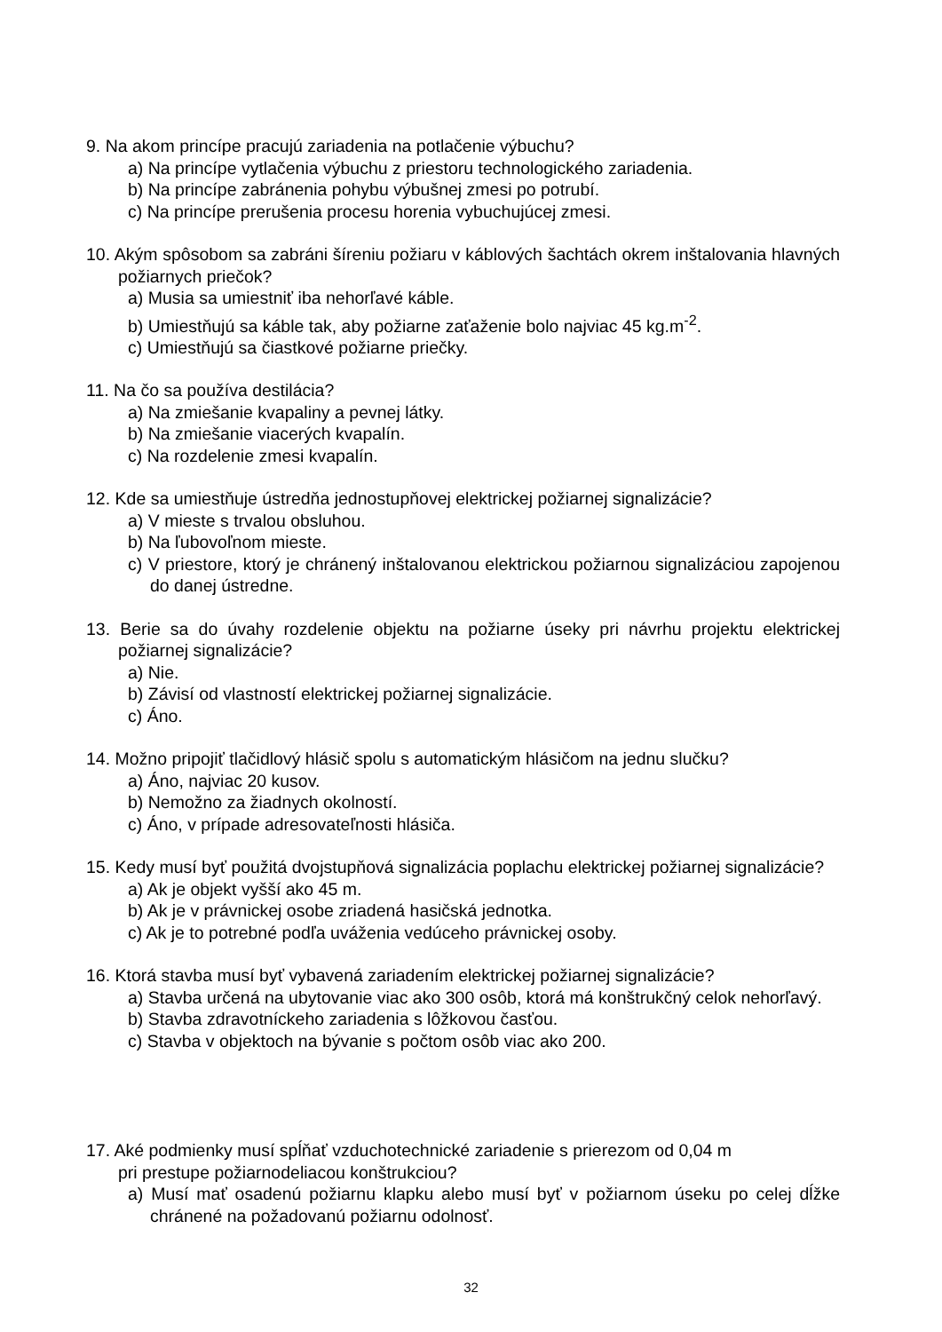9. Na akom princípe pracujú zariadenia na potlačenie výbuchu?
a) Na princípe vytlačenia výbuchu z priestoru technologického zariadenia.
b) Na princípe zabránenia pohybu výbušnej zmesi po potrubí.
c) Na princípe prerušenia procesu horenia vybuchujúcej zmesi.
10. Akým spôsobom sa zabráni šíreniu požiaru v káblových šachtách okrem inštalovania hlavných požiarnych priečok?
a) Musia sa umiestniť iba nehorľavé káble.
b) Umiestňujú sa káble tak, aby požiarne zaťaženie bolo najviac 45 kg.m<sup>-2</sup>.
c) Umiestňujú sa čiastkové požiarne priečky.
11. Na čo sa používa destilácia?
a) Na zmiešanie kvapaliny a pevnej látky.
b) Na zmiešanie viacerých kvapalín.
c) Na rozdelenie zmesi kvapalín.
12. Kde sa umiestňuje ústredňa jednostupňovej elektrickej požiarnej signalizácie?
a) V mieste s trvalou obsluhou.
b) Na ľubovoľnom mieste.
c) V priestore, ktorý je chránený inštalovanou elektrickou požiarnou signalizáciou zapojenou do danej ústredne.
13. Berie sa do úvahy rozdelenie objektu na požiarne úseky pri návrhu projektu elektrickej požiarnej signalizácie?
a) Nie.
b) Závisí od vlastností elektrickej požiarnej signalizácie.
c) Áno.
14. Možno pripojiť tlačidlový hlásič spolu s automatickým hlásičom na jednu slučku?
a) Áno, najviac 20 kusov.
b) Nemožno za žiadnych okolností.
c) Áno, v prípade adresovateľnosti hlásiča.
15. Kedy musí byť použitá dvojstupňová signalizácia poplachu elektrickej požiarnej signalizácie?
a) Ak je objekt vyšší ako 45 m.
b) Ak je v právnickej osobe zriadená hasičská jednotka.
c) Ak je to potrebné podľa uváženia vedúceho právnickej osoby.
16. Ktorá stavba musí byť vybavená zariadením elektrickej požiarnej signalizácie?
a) Stavba určená na ubytovanie viac ako 300 osôb, ktorá má konštrukčný celok nehorľavý.
b) Stavba zdravotníckeho zariadenia s lôžkovou časťou.
c) Stavba v objektoch na bývanie s počtom osôb viac ako 200.
17. Aké podmienky musí spĺňať vzduchotechnické zariadenie s prierezom od 0,04 m
pri prestupe požiarnodeliacou konštrukciou?
a) Musí mať osadenú požiarnu klapku alebo musí byť v požiarnom úseku po celej dĺžke chránené na požadovanú požiarnu odolnosť.
32